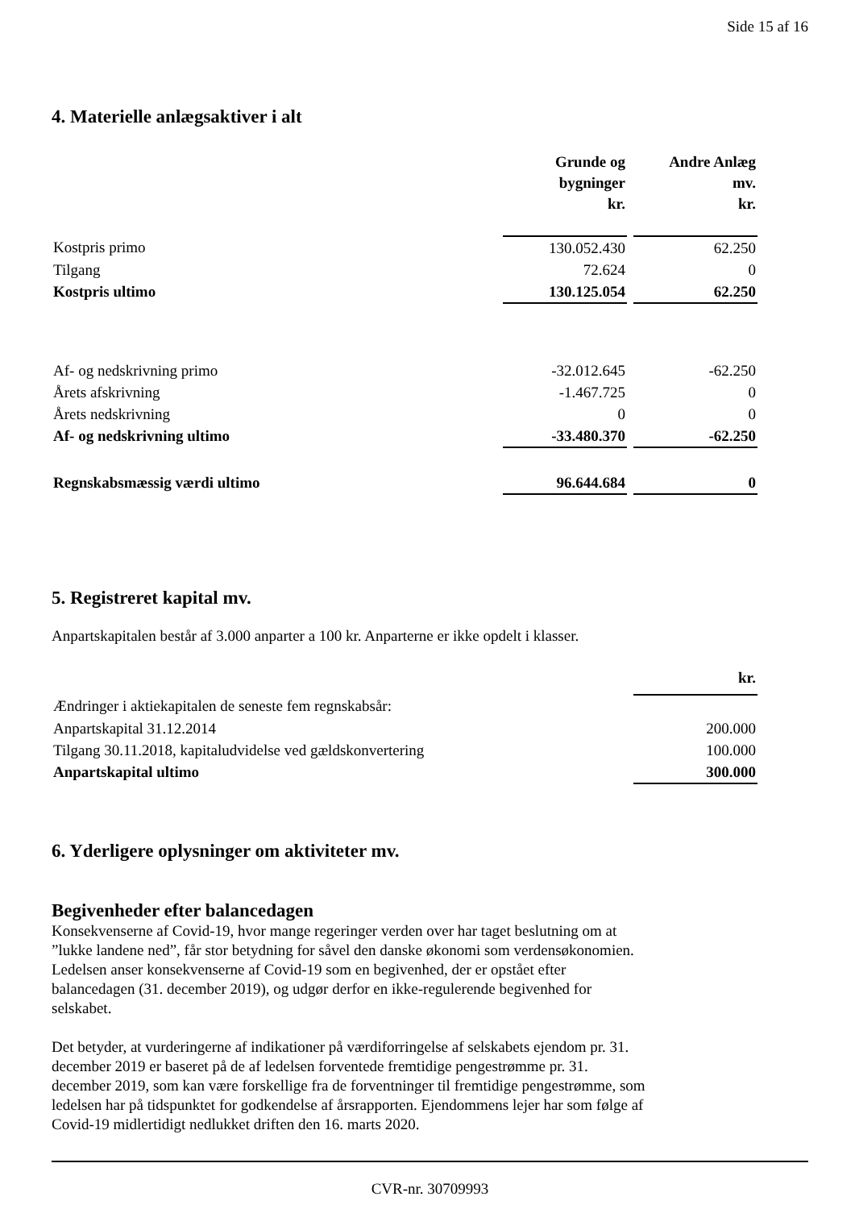Side 15 af 16
4. Materielle anlægsaktiver i alt
| | Grunde og bygninger kr. | | Andre Anlæg mv. kr. |
| --- | --- | --- | --- |
| Kostpris primo | 130.052.430 | | 62.250 |
| Tilgang | 72.624 | | 0 |
| Kostpris ultimo | 130.125.054 | | 62.250 |
| Af- og nedskrivning primo | -32.012.645 | | -62.250 |
| Årets afskrivning | -1.467.725 | | 0 |
| Årets nedskrivning | 0 | | 0 |
| Af- og nedskrivning ultimo | -33.480.370 | | -62.250 |
| Regnskabsmæssig værdi ultimo | 96.644.684 | | 0 |
5. Registreret kapital mv.
Anpartskapitalen består af 3.000 anparter a 100 kr. Anparterne er ikke opdelt i klasser.
| | kr. |
| Ændringer i aktiekapitalen de seneste fem regnskabsår: | |
| Anpartskapital 31.12.2014 | 200.000 |
| Tilgang 30.11.2018, kapitaludvidelse ved gældskonvertering | 100.000 |
| Anpartskapital ultimo | 300.000 |
6. Yderligere oplysninger om aktiviteter mv.
Begivenheder efter balancedagen
Konsekvenserne af Covid-19, hvor mange regeringer verden over har taget beslutning om at
”lukke landene ned”, får stor betydning for såvel den danske økonomi som verdensøkonomien.
Ledelsen anser konsekvenserne af Covid-19 som en begivenhed, der er opstået efter
balancedagen (31. december 2019), og udgør derfor en ikke-regulerende begivenhed for
selskabet.
Det betyder, at vurderingerne af indikationer på værdiforringelse af selskabets ejendom pr. 31.
december 2019 er baseret på de af ledelsen forventede fremtidige pengestrømme pr. 31.
december 2019, som kan være forskellige fra de forventninger til fremtidige pengestrømme, som
ledelsen har på tidspunktet for godkendelse af årsrapporten. Ejendommens lejer har som følge af
Covid-19 midlertidigt nedlukket driften den 16. marts 2020.
CVR-nr. 30709993